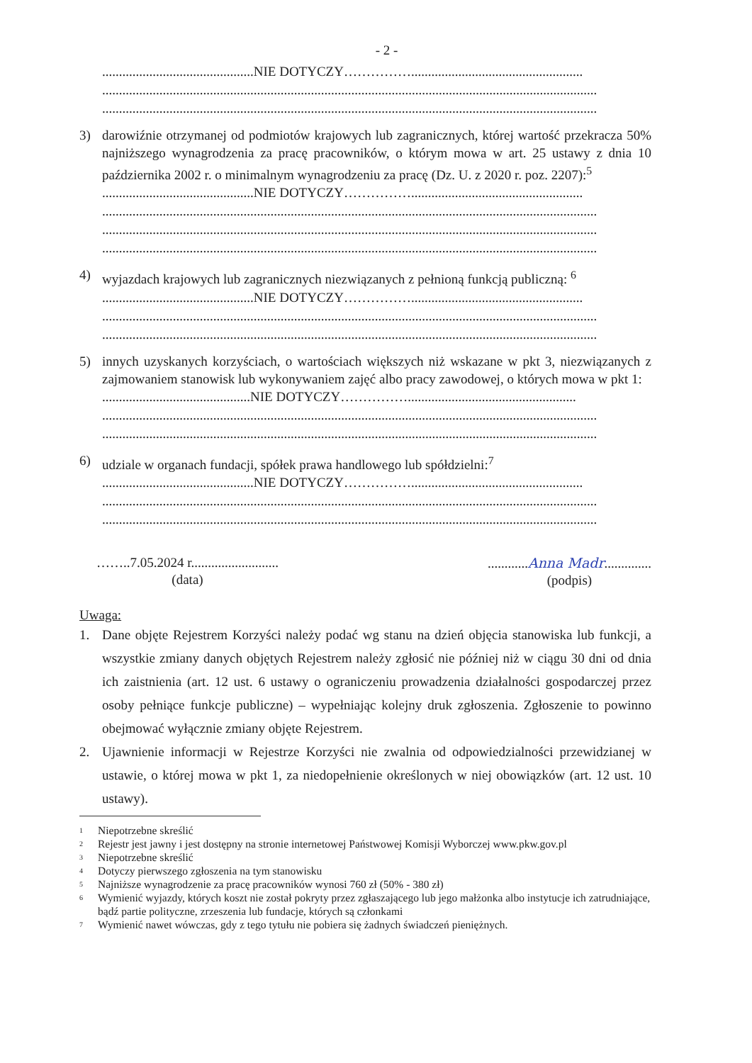- 2 -
.............................................NIE DOTYCZY……………...................................................
...................................................................................................................................................
...................................................................................................................................................
3) darowiźnie otrzymanej od podmiotów krajowych lub zagranicznych, której wartość przekracza 50% najniższego wynagrodzenia za pracę pracowników, o którym mowa w art. 25 ustawy z dnia 10 października 2002 r. o minimalnym wynagrodzeniu za pracę (Dz. U. z 2020 r. poz. 2207):<sup>5</sup>
.............................................NIE DOTYCZY……………...................................................
...................................................................................................................................................
...................................................................................................................................................
...................................................................................................................................................
4) wyjazdach krajowych lub zagranicznych niezwiązanych z pełnioną funkcją publiczną: <sup>6</sup>
.............................................NIE DOTYCZY……………...................................................
...................................................................................................................................................
...................................................................................................................................................
5) innych uzyskanych korzyściach, o wartościach większych niż wskazane w pkt 3, niezwiązanych z zajmowaniem stanowisk lub wykonywaniem zajęć albo pracy zawodowej, o których mowa w pkt 1:
............................................NIE DOTYCZY……………..................................................
...................................................................................................................................................
...................................................................................................................................................
6) udziale w organach fundacji, spółek prawa handlowego lub spółdzielni:<sup>7</sup>
.............................................NIE DOTYCZY……………...................................................
...................................................................................................................................................
...................................................................................................................................................
……..7.05.2024 r..........................
(data)
............Anna Madr..............
(podpis)
Uwaga:
1. Dane objęte Rejestrem Korzyści należy podać wg stanu na dzień objęcia stanowiska lub funkcji, a wszystkie zmiany danych objętych Rejestrem należy zgłosić nie później niż w ciągu 30 dni od dnia ich zaistnienia (art. 12 ust. 6 ustawy o ograniczeniu prowadzenia działalności gospodarczej przez osoby pełniące funkcje publiczne) – wypełniając kolejny druk zgłoszenia. Zgłoszenie to powinno obejmować wyłącznie zmiany objęte Rejestrem.
2. Ujawnienie informacji w Rejestrze Korzyści nie zwalnia od odpowiedzialności przewidzianej w ustawie, o której mowa w pkt 1, za niedopełnienie określonych w niej obowiązków (art. 12 ust. 10 ustawy).
<sup>1</sup> Niepotrzebne skreślić
<sup>2</sup> Rejestr jest jawny i jest dostępny na stronie internetowej Państwowej Komisji Wyborczej www.pkw.gov.pl
<sup>3</sup> Niepotrzebne skreślić
<sup>4</sup> Dotyczy pierwszego zgłoszenia na tym stanowisku
<sup>5</sup> Najniższe wynagrodzenie za pracę pracowników wynosi 760 zł (50% - 380 zł)
<sup>6</sup> Wymienić wyjazdy, których koszt nie został pokryty przez zgłaszającego lub jego małżonka albo instytucje ich zatrudniające, bądź partie polityczne, zrzeszenia lub fundacje, których są członkami
<sup>7</sup> Wymienić nawet wówczas, gdy z tego tytułu nie pobiera się żadnych świadczeń pieniężnych.